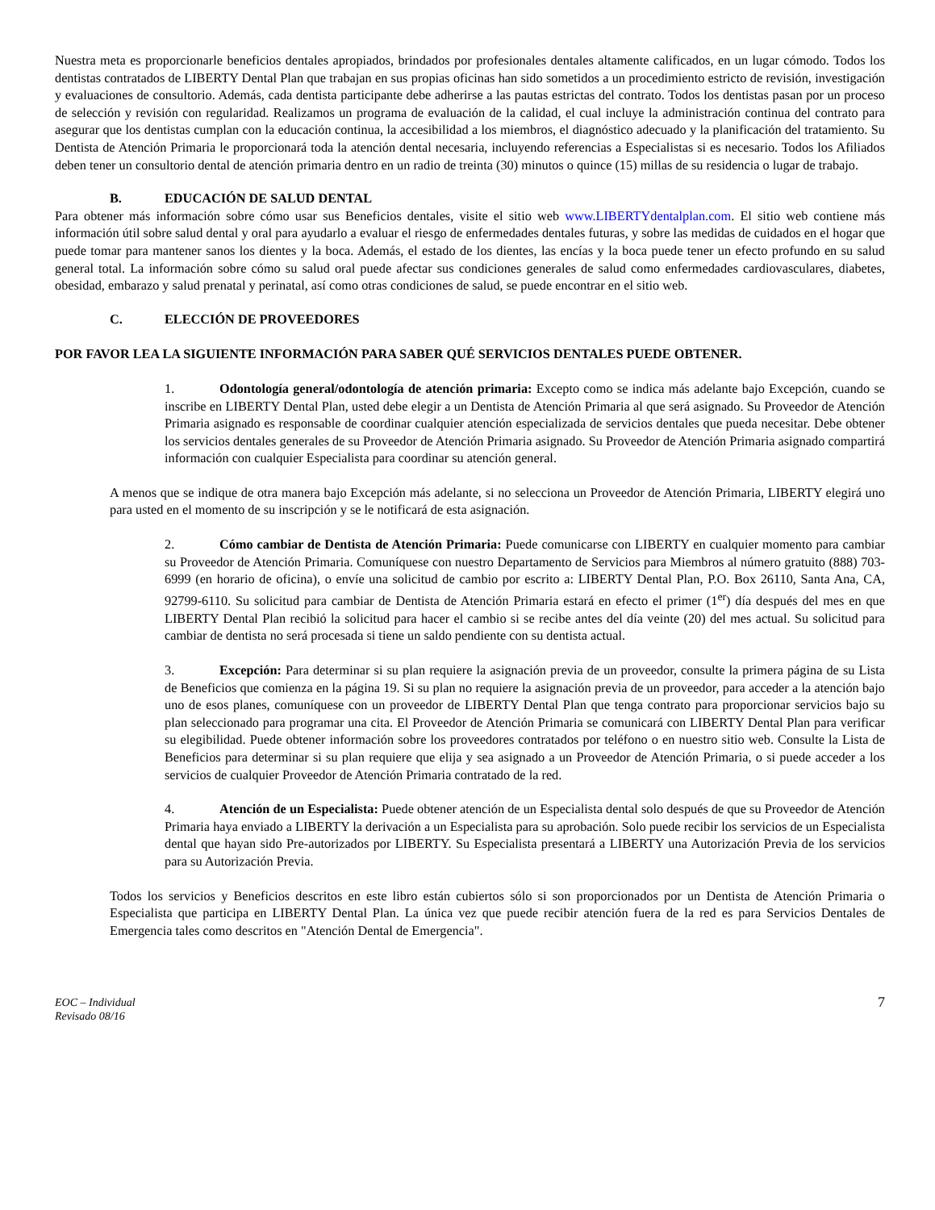Nuestra meta es proporcionarle beneficios dentales apropiados, brindados por profesionales dentales altamente calificados, en un lugar cómodo. Todos los dentistas contratados de LIBERTY Dental Plan que trabajan en sus propias oficinas han sido sometidos a un procedimiento estricto de revisión, investigación y evaluaciones de consultorio. Además, cada dentista participante debe adherirse a las pautas estrictas del contrato. Todos los dentistas pasan por un proceso de selección y revisión con regularidad. Realizamos un programa de evaluación de la calidad, el cual incluye la administración continua del contrato para asegurar que los dentistas cumplan con la educación continua, la accesibilidad a los miembros, el diagnóstico adecuado y la planificación del tratamiento. Su Dentista de Atención Primaria le proporcionará toda la atención dental necesaria, incluyendo referencias a Especialistas si es necesario. Todos los Afiliados deben tener un consultorio dental de atención primaria dentro en un radio de treinta (30) minutos o quince (15) millas de su residencia o lugar de trabajo.
B. EDUCACIÓN DE SALUD DENTAL
Para obtener más información sobre cómo usar sus Beneficios dentales, visite el sitio web www.LIBERTYdentalplan.com. El sitio web contiene más información útil sobre salud dental y oral para ayudarlo a evaluar el riesgo de enfermedades dentales futuras, y sobre las medidas de cuidados en el hogar que puede tomar para mantener sanos los dientes y la boca. Además, el estado de los dientes, las encías y la boca puede tener un efecto profundo en su salud general total. La información sobre cómo su salud oral puede afectar sus condiciones generales de salud como enfermedades cardiovasculares, diabetes, obesidad, embarazo y salud prenatal y perinatal, así como otras condiciones de salud, se puede encontrar en el sitio web.
C. ELECCIÓN DE PROVEEDORES
POR FAVOR LEA LA SIGUIENTE INFORMACIÓN PARA SABER QUÉ SERVICIOS DENTALES PUEDE OBTENER.
1. Odontología general/odontología de atención primaria: Excepto como se indica más adelante bajo Excepción, cuando se inscribe en LIBERTY Dental Plan, usted debe elegir a un Dentista de Atención Primaria al que será asignado. Su Proveedor de Atención Primaria asignado es responsable de coordinar cualquier atención especializada de servicios dentales que pueda necesitar. Debe obtener los servicios dentales generales de su Proveedor de Atención Primaria asignado. Su Proveedor de Atención Primaria asignado compartirá información con cualquier Especialista para coordinar su atención general.
A menos que se indique de otra manera bajo Excepción más adelante, si no selecciona un Proveedor de Atención Primaria, LIBERTY elegirá uno para usted en el momento de su inscripción y se le notificará de esta asignación.
2. Cómo cambiar de Dentista de Atención Primaria: Puede comunicarse con LIBERTY en cualquier momento para cambiar su Proveedor de Atención Primaria. Comuníquese con nuestro Departamento de Servicios para Miembros al número gratuito (888) 703-6999 (en horario de oficina), o envíe una solicitud de cambio por escrito a: LIBERTY Dental Plan, P.O. Box 26110, Santa Ana, CA, 92799-6110. Su solicitud para cambiar de Dentista de Atención Primaria estará en efecto el primer (1<sup>er</sup>) día después del mes en que LIBERTY Dental Plan recibió la solicitud para hacer el cambio si se recibe antes del día veinte (20) del mes actual. Su solicitud para cambiar de dentista no será procesada si tiene un saldo pendiente con su dentista actual.
3. Excepción: Para determinar si su plan requiere la asignación previa de un proveedor, consulte la primera página de su Lista de Beneficios que comienza en la página 19. Si su plan no requiere la asignación previa de un proveedor, para acceder a la atención bajo uno de esos planes, comuníquese con un proveedor de LIBERTY Dental Plan que tenga contrato para proporcionar servicios bajo su plan seleccionado para programar una cita. El Proveedor de Atención Primaria se comunicará con LIBERTY Dental Plan para verificar su elegibilidad. Puede obtener información sobre los proveedores contratados por teléfono o en nuestro sitio web. Consulte la Lista de Beneficios para determinar si su plan requiere que elija y sea asignado a un Proveedor de Atención Primaria, o si puede acceder a los servicios de cualquier Proveedor de Atención Primaria contratado de la red.
4. Atención de un Especialista: Puede obtener atención de un Especialista dental solo después de que su Proveedor de Atención Primaria haya enviado a LIBERTY la derivación a un Especialista para su aprobación. Solo puede recibir los servicios de un Especialista dental que hayan sido Pre-autorizados por LIBERTY. Su Especialista presentará a LIBERTY una Autorización Previa de los servicios para su Autorización Previa.
Todos los servicios y Beneficios descritos en este libro están cubiertos sólo si son proporcionados por un Dentista de Atención Primaria o Especialista que participa en LIBERTY Dental Plan. La única vez que puede recibir atención fuera de la red es para Servicios Dentales de Emergencia tales como descritos en "Atención Dental de Emergencia".
EOC – Individual
Revisado 08/16
7